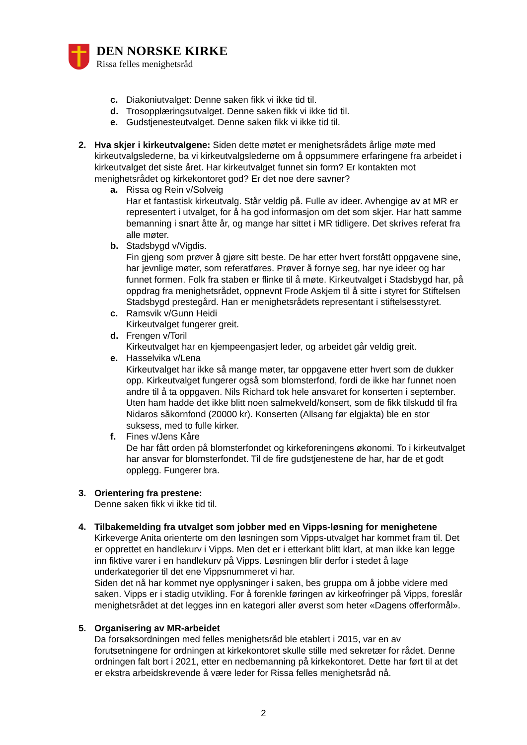DEN NORSKE KIRKE
Rissa felles menighetsråd
c. Diakoniutvalget: Denne saken fikk vi ikke tid til.
d. Trosopplæringsutvalget. Denne saken fikk vi ikke tid til.
e. Gudstjenesteutvalget. Denne saken fikk vi ikke tid til.
2. Hva skjer i kirkeutvalgene: Siden dette møtet er menighetsrådets årlige møte med kirkeutvalgslederne, ba vi kirkeutvalgslederne om å oppsummere erfaringene fra arbeidet i kirkeutvalget det siste året. Har kirkeutvalget funnet sin form? Er kontakten mot menighetsrådet og kirkekontoret god? Er det noe dere savner?
a. Rissa og Rein v/Solveig
Har et fantastisk kirkeutvalg. Står veldig på. Fulle av ideer. Avhengige av at MR er representert i utvalget, for å ha god informasjon om det som skjer. Har hatt samme bemanning i snart åtte år, og mange har sittet i MR tidligere. Det skrives referat fra alle møter.
b. Stadsbygd v/Vigdis.
Fin gjeng som prøver å gjøre sitt beste. De har etter hvert forstått oppgavene sine, har jevnlige møter, som referatføres. Prøver å fornye seg, har nye ideer og har funnet formen. Folk fra staben er flinke til å møte. Kirkeutvalget i Stadsbygd har, på oppdrag fra menighetsrådet, oppnevnt Frode Askjem til å sitte i styret for Stiftelsen Stadsbygd prestegård. Han er menighetsrådets representant i stiftelsesstyret.
c. Ramsvik v/Gunn Heidi
Kirkeutvalget fungerer greit.
d. Frengen v/Toril
Kirkeutvalget har en kjempeengasjert leder, og arbeidet går veldig greit.
e. Hasselvika v/Lena
Kirkeutvalget har ikke så mange møter, tar oppgavene etter hvert som de dukker opp. Kirkeutvalget fungerer også som blomsterfond, fordi de ikke har funnet noen andre til å ta oppgaven. Nils Richard tok hele ansvaret for konserten i september. Uten ham hadde det ikke blitt noen salmekveld/konsert, som de fikk tilskudd til fra Nidaros såkornfond (20000 kr). Konserten (Allsang før elgjakta) ble en stor suksess, med to fulle kirker.
f. Fines v/Jens Kåre
De har fått orden på blomsterfondet og kirkeforeningens økonomi. To i kirkeutvalget har ansvar for blomsterfondet. Til de fire gudstjenestene de har, har de et godt opplegg. Fungerer bra.
3. Orientering fra prestene:
Denne saken fikk vi ikke tid til.
4. Tilbakemelding fra utvalget som jobber med en Vipps-løsning for menighetene
Kirkeverge Anita orienterte om den løsningen som Vipps-utvalget har kommet fram til. Det er opprettet en handlekurv i Vipps. Men det er i etterkant blitt klart, at man ikke kan legge inn fiktive varer i en handlekurv på Vipps. Løsningen blir derfor i stedet å lage underkategorier til det ene Vippsnummeret vi har.
Siden det nå har kommet nye opplysninger i saken, bes gruppa om å jobbe videre med saken. Vipps er i stadig utvikling. For å forenkle føringen av kirkeofringer på Vipps, foreslår menighetsrådet at det legges inn en kategori aller øverst som heter «Dagens offerformål».
5. Organisering av MR-arbeidet
Da forsøksordningen med felles menighetsråd ble etablert i 2015, var en av forutsetningene for ordningen at kirkekontoret skulle stille med sekretær for rådet. Denne ordningen falt bort i 2021, etter en nedbemanning på kirkekontoret. Dette har ført til at det er ekstra arbeidskrevende å være leder for Rissa felles menighetsråd nå.
2